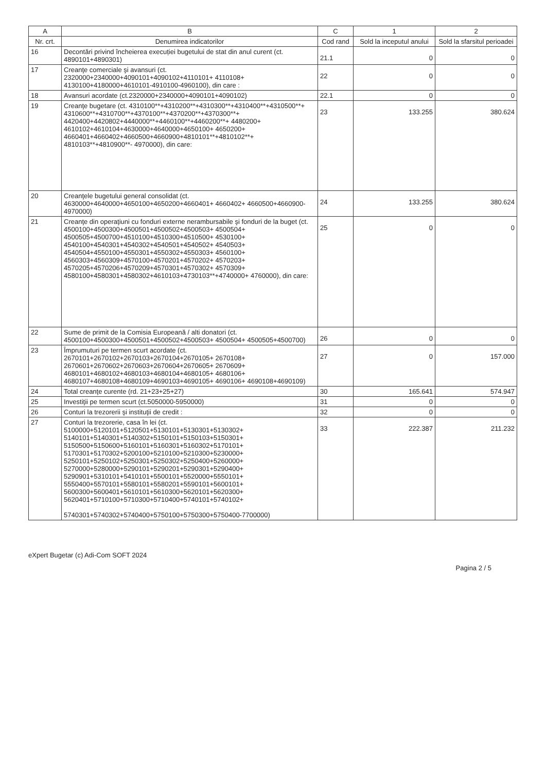| A | B | C | 1 | 2 |
| --- | --- | --- | --- | --- |
| Nr. crt. | Denumirea indicatorilor | Cod rand | Sold la inceputul anului | Sold la sfarsitul perioadei |
| 16 | Decontări privind încheierea execuției bugetului de stat din anul curent (ct. 4890101+4890301) | 21.1 | 0 | 0 |
| 17 | Creanţe comerciale şi avansuri (ct. 2320000+2340000+4090101+4090102+4110101+ 4110108+ 4130100+4180000+4610101-4910100-4960100), din care : | 22 | 0 | 0 |
| 18 | Avansuri acordate (ct.2320000+2340000+4090101+4090102) | 22.1 | 0 | 0 |
| 19 | Creanţe bugetare (ct. 4310100**+4310200**+4310300**+4310400**+4310500**+ 4310600**+4310700**+4370100**+4370200**+4370300**+ 4420400+4420802+4440000**+4460100**+4460200**+ 4480200+ 4610102+4610104+4630000+4640000+4650100+ 4650200+ 4660401+4660402+4660500+4660900+4810101**+4810102**+ 4810103**+4810900**- 4970000), din care: | 23 | 133.255 | 380.624 |
| 20 | Creanţele bugetului general consolidat (ct. 4630000+4640000+4650100+4650200+4660401+ 4660402+ 4660500+4660900-4970000) | 24 | 133.255 | 380.624 |
| 21 | Creanţe din operaţiuni cu fonduri externe nerambursabile şi fonduri de la buget (ct. 4500100+4500300+4500501+4500502+4500503+ 4500504+ 4500505+4500700+4510100+4510300+4510500+ 4530100+ 4540100+4540301+4540302+4540501+4540502+ 4540503+ 4540504+4550100+4550301+4550302+4550303+ 4560100+ 4560303+4560309+4570100+4570201+4570202+ 4570203+ 4570205+4570206+4570209+4570301+4570302+ 4570309+ 4580100+4580301+4580302+4610103+4730103**+4740000+ 4760000), din care: | 25 | 0 | 0 |
| 22 | Sume de primit de la Comisia Europeană / alti donatori (ct. 4500100+4500300+4500501+4500502+4500503+ 4500504+ 4500505+4500700) | 26 | 0 | 0 |
| 23 | Împrumuturi pe termen scurt acordate (ct. 2670101+2670102+2670103+2670104+2670105+ 2670108+ 2670601+2670602+2670603+2670604+2670605+ 2670609+ 4680101+4680102+4680103+4680104+4680105+ 4680106+ 4680107+4680108+4680109+4690103+4690105+ 4690106+ 4690108+4690109) | 27 | 0 | 157.000 |
| 24 | Total creanţe curente (rd. 21+23+25+27) | 30 | 165.641 | 574.947 |
| 25 | Investiţii pe termen scurt (ct.5050000-5950000) | 31 | 0 | 0 |
| 26 | Conturi la trezorerii şi instituţii de credit : | 32 | 0 | 0 |
| 27 | Conturi la trezorerie, casa în lei (ct. 5100000+5120101+5120501+5130101+5130301+5130302+ 5140101+5140301+5140302+5150101+5150103+5150301+ 5150500+5150600+5160101+5160301+5160302+5170101+ 5170301+5170302+5200100+5210100+5210300+5230000+ 5250101+5250102+5250301+5250302+5250400+5260000+ 5270000+5280000+5290101+5290201+5290301+5290400+ 5290901+5310101+5410101+5500101+5520000+5550101+ 5550400+5570101+5580101+5580201+5590101+5600101+ 5600300+5600401+5610101+5610300+5620101+5620300+ 5620401+5710100+5710300+5710400+5740101+5740102+ 5740301+5740302+5740400+5750100+5750300+5750400-7700000) | 33 | 222.387 | 211.232 |
eXpert Bugetar (c) Adi-Com SOFT 2024 Pagina 2 / 5